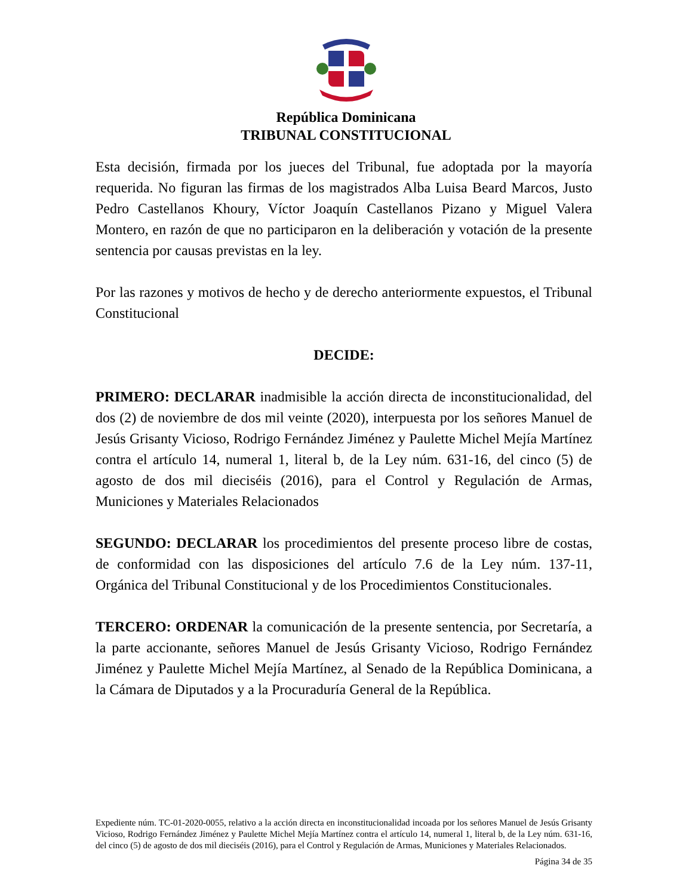República Dominicana
TRIBUNAL CONSTITUCIONAL
Esta decisión, firmada por los jueces del Tribunal, fue adoptada por la mayoría requerida. No figuran las firmas de los magistrados Alba Luisa Beard Marcos, Justo Pedro Castellanos Khoury, Víctor Joaquín Castellanos Pizano y Miguel Valera Montero, en razón de que no participaron en la deliberación y votación de la presente sentencia por causas previstas en la ley.
Por las razones y motivos de hecho y de derecho anteriormente expuestos, el Tribunal Constitucional
DECIDE:
PRIMERO: DECLARAR inadmisible la acción directa de inconstitucionalidad, del dos (2) de noviembre de dos mil veinte (2020), interpuesta por los señores Manuel de Jesús Grisanty Vicioso, Rodrigo Fernández Jiménez y Paulette Michel Mejía Martínez contra el artículo 14, numeral 1, literal b, de la Ley núm. 631-16, del cinco (5) de agosto de dos mil dieciséis (2016), para el Control y Regulación de Armas, Municiones y Materiales Relacionados
SEGUNDO: DECLARAR los procedimientos del presente proceso libre de costas, de conformidad con las disposiciones del artículo 7.6 de la Ley núm. 137-11, Orgánica del Tribunal Constitucional y de los Procedimientos Constitucionales.
TERCERO: ORDENAR la comunicación de la presente sentencia, por Secretaría, a la parte accionante, señores Manuel de Jesús Grisanty Vicioso, Rodrigo Fernández Jiménez y Paulette Michel Mejía Martínez, al Senado de la República Dominicana, a la Cámara de Diputados y a la Procuraduría General de la República.
Expediente núm. TC-01-2020-0055, relativo a la acción directa en inconstitucionalidad incoada por los señores Manuel de Jesús Grisanty Vicioso, Rodrigo Fernández Jiménez y Paulette Michel Mejía Martínez contra el artículo 14, numeral 1, literal b, de la Ley núm. 631-16, del cinco (5) de agosto de dos mil dieciséis (2016), para el Control y Regulación de Armas, Municiones y Materiales Relacionados.
Página 34 de 35